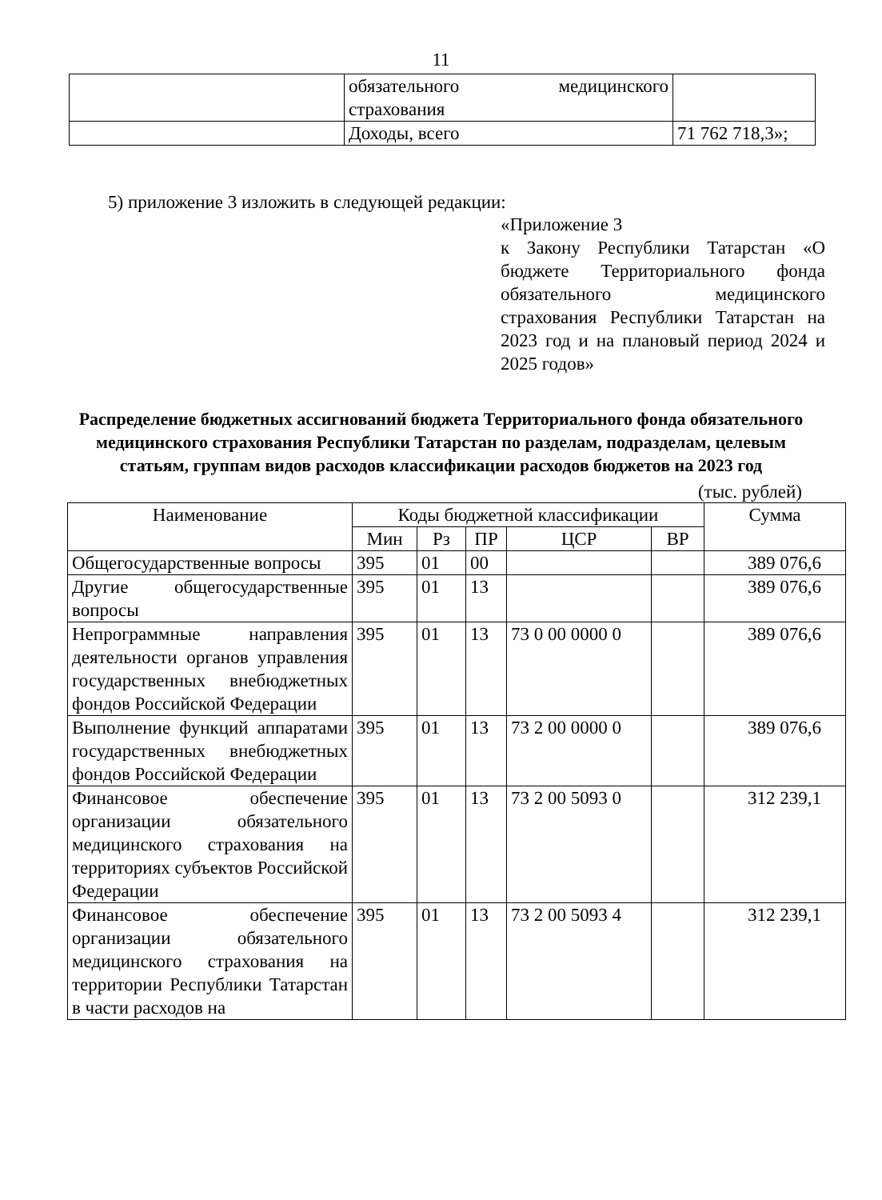11
| | обязательного медицинского страхования | |
| | Доходы, всего | 71 762 718,3»; |
5) приложение 3 изложить в следующей редакции:
«Приложение 3
к Закону Республики Татарстан «О бюджете Территориального фонда обязательного медицинского страхования Республики Татарстан на 2023 год и на плановый период 2024 и 2025 годов»
Распределение бюджетных ассигнований бюджета Территориального фонда обязательного медицинского страхования Республики Татарстан по разделам, подразделам, целевым статьям, группам видов расходов классификации расходов бюджетов на 2023 год
(тыс. рублей)
| Наименование | Коды бюджетной классификации | | | | | Сумма |
| --- | --- | --- | --- | --- | --- | --- |
| | Мин | Рз | ПР | ЦСР | ВР | |
| Общегосударственные вопросы | 395 | 01 | 00 | | | 389 076,6 |
| Другие общегосударственные вопросы | 395 | 01 | 13 | | | 389 076,6 |
| Непрограммные направления деятельности органов управления государственных внебюджетных фондов Российской Федерации | 395 | 01 | 13 | 73 0 00 0000 0 | | 389 076,6 |
| Выполнение функций аппаратами государственных внебюджетных фондов Российской Федерации | 395 | 01 | 13 | 73 2 00 0000 0 | | 389 076,6 |
| Финансовое обеспечение организации обязательного медицинского страхования на территориях субъектов Российской Федерации | 395 | 01 | 13 | 73 2 00 5093 0 | | 312 239,1 |
| Финансовое обеспечение организации обязательного медицинского страхования на территории Республики Татарстан в части расходов на | 395 | 01 | 13 | 73 2 00 5093 4 | | 312 239,1 |